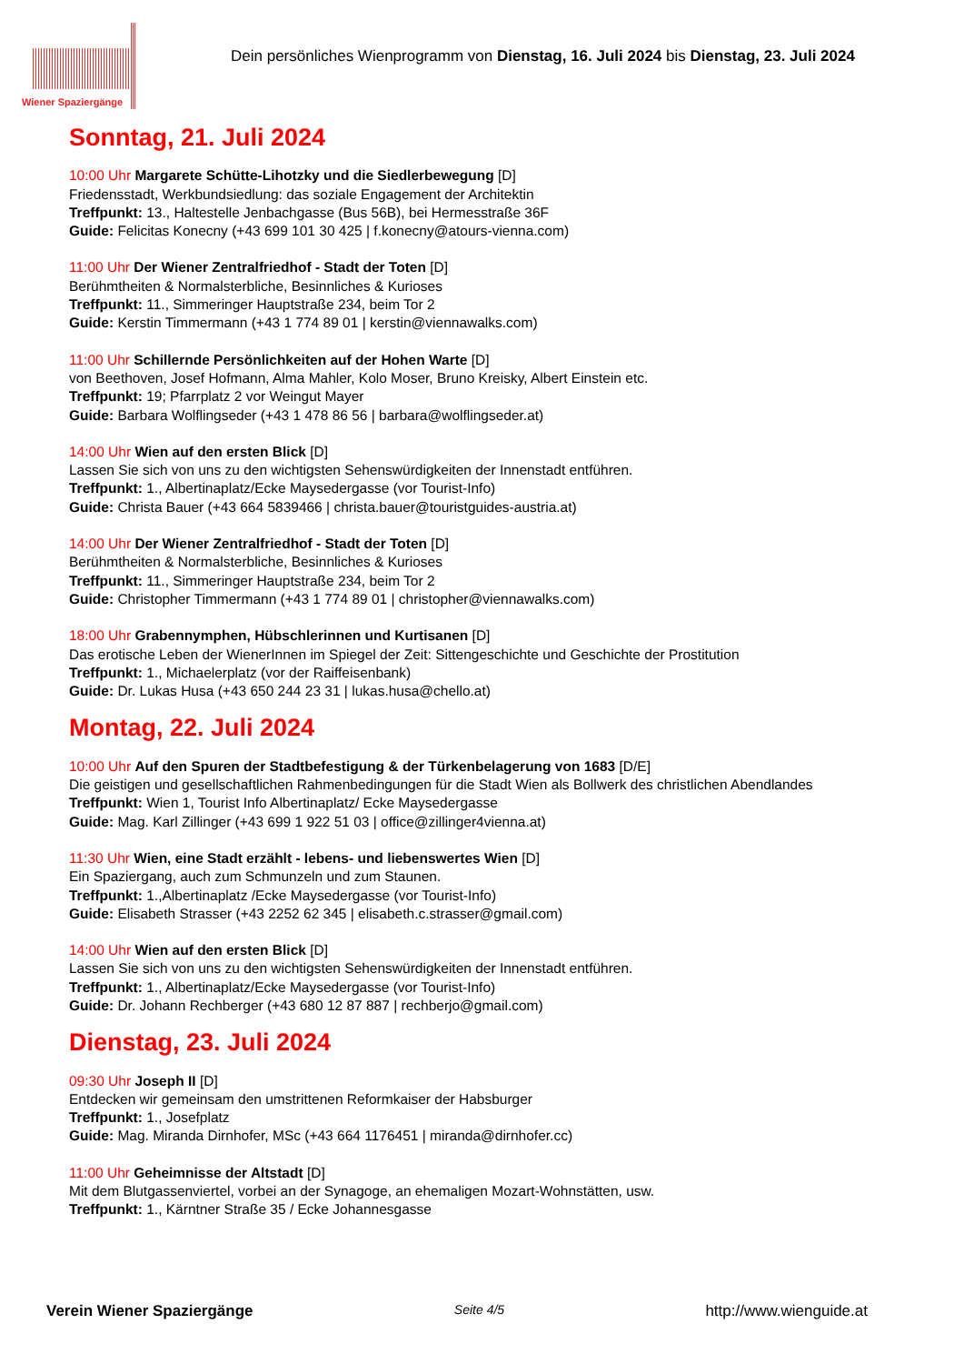Wiener Spaziergänge
Dein persönliches Wienprogramm von Dienstag, 16. Juli 2024 bis Dienstag, 23. Juli 2024
Sonntag, 21. Juli 2024
10:00 Uhr Margarete Schütte-Lihotzky und die Siedlerbewegung [D]
Friedensstadt, Werkbundsiedlung: das soziale Engagement der Architektin
Treffpunkt: 13., Haltestelle Jenbachgasse (Bus 56B), bei Hermesstraße 36F
Guide: Felicitas Konecny (+43 699 101 30 425 | f.konecny@atours-vienna.com)
11:00 Uhr Der Wiener Zentralfriedhof - Stadt der Toten [D]
Berühmtheiten & Normalsterbliche, Besinnliches & Kurioses
Treffpunkt: 11., Simmeringer Hauptstraße 234, beim Tor 2
Guide: Kerstin Timmermann (+43 1 774 89 01 | kerstin@viennawalks.com)
11:00 Uhr Schillernde Persönlichkeiten auf der Hohen Warte [D]
von Beethoven, Josef Hofmann, Alma Mahler, Kolo Moser, Bruno Kreisky, Albert Einstein etc.
Treffpunkt: 19; Pfarrplatz 2 vor Weingut Mayer
Guide: Barbara Wolflingseder (+43 1 478 86 56 | barbara@wolflingseder.at)
14:00 Uhr Wien auf den ersten Blick [D]
Lassen Sie sich von uns zu den wichtigsten Sehenswürdigkeiten der Innenstadt entführen.
Treffpunkt: 1., Albertinaplatz/Ecke Maysedergasse (vor Tourist-Info)
Guide: Christa Bauer (+43 664 5839466 | christa.bauer@touristguides-austria.at)
14:00 Uhr Der Wiener Zentralfriedhof - Stadt der Toten [D]
Berühmtheiten & Normalsterbliche, Besinnliches & Kurioses
Treffpunkt: 11., Simmeringer Hauptstraße 234, beim Tor 2
Guide: Christopher Timmermann (+43 1 774 89 01 | christopher@viennawalks.com)
18:00 Uhr Grabennymphen, Hübschlerinnen und Kurtisanen [D]
Das erotische Leben der WienerInnen im Spiegel der Zeit: Sittengeschichte und Geschichte der Prostitution
Treffpunkt: 1., Michaelerplatz (vor der Raiffeisenbank)
Guide: Dr. Lukas Husa (+43 650 244 23 31 | lukas.husa@chello.at)
Montag, 22. Juli 2024
10:00 Uhr Auf den Spuren der Stadtbefestigung & der Türkenbelagerung von 1683 [D/E]
Die geistigen und gesellschaftlichen Rahmenbedingungen für die Stadt Wien als Bollwerk des christlichen Abendlandes
Treffpunkt: Wien 1, Tourist Info Albertinaplatz/ Ecke Maysedergasse
Guide: Mag. Karl Zillinger (+43 699 1 922 51 03 | office@zillinger4vienna.at)
11:30 Uhr Wien, eine Stadt erzählt - lebens- und liebenswertes Wien [D]
Ein Spaziergang, auch zum Schmunzeln und zum Staunen.
Treffpunkt: 1.,Albertinaplatz /Ecke Maysedergasse (vor Tourist-Info)
Guide: Elisabeth Strasser (+43 2252 62 345 | elisabeth.c.strasser@gmail.com)
14:00 Uhr Wien auf den ersten Blick [D]
Lassen Sie sich von uns zu den wichtigsten Sehenswürdigkeiten der Innenstadt entführen.
Treffpunkt: 1., Albertinaplatz/Ecke Maysedergasse (vor Tourist-Info)
Guide: Dr. Johann Rechberger (+43 680 12 87 887 | rechberjo@gmail.com)
Dienstag, 23. Juli 2024
09:30 Uhr Joseph II [D]
Entdecken wir gemeinsam den umstrittenen Reformkaiser der Habsburger
Treffpunkt: 1., Josefplatz
Guide: Mag. Miranda Dirnhofer, MSc (+43 664 1176451 | miranda@dirnhofer.cc)
11:00 Uhr Geheimnisse der Altstadt [D]
Mit dem Blutgassenviertel, vorbei an der Synagoge, an ehemaligen Mozart-Wohnstätten, usw.
Treffpunkt: 1., Kärntner Straße 35 / Ecke Johannesgasse
Verein Wiener Spaziergänge Seite 4/5 http://www.wienguide.at